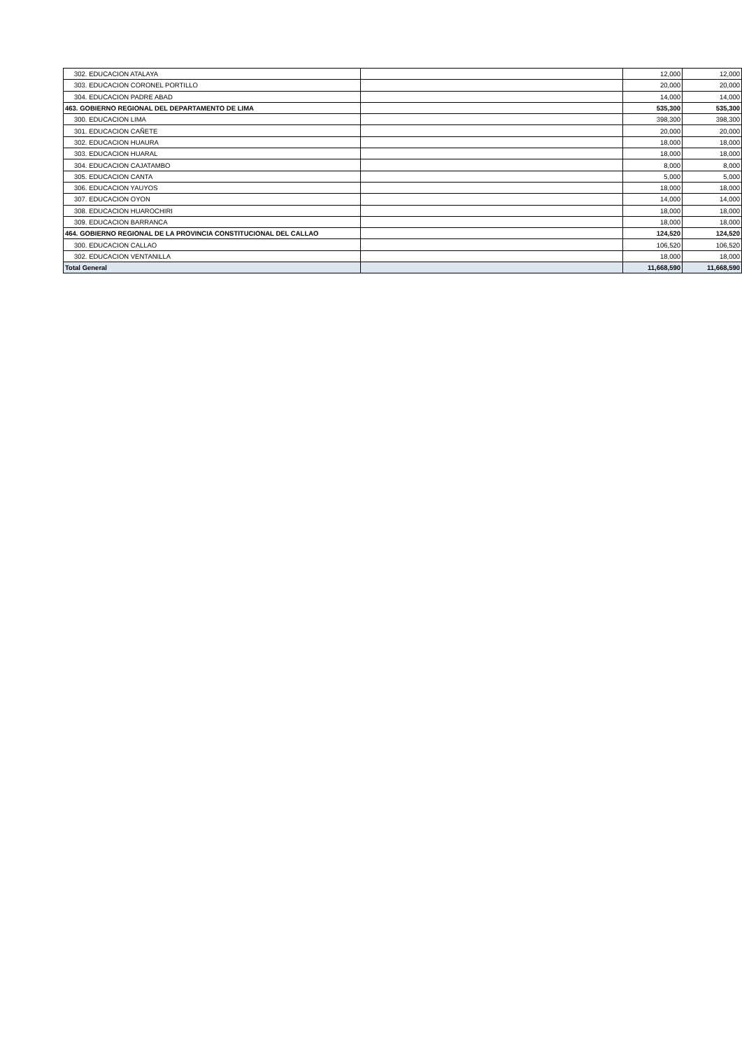| 302. EDUCACION ATALAYA | | 12,000 | 12,000 |
| 303. EDUCACION CORONEL PORTILLO | | 20,000 | 20,000 |
| 304. EDUCACION PADRE ABAD | | 14,000 | 14,000 |
| 463. GOBIERNO REGIONAL DEL DEPARTAMENTO DE LIMA | | 535,300 | 535,300 |
| 300. EDUCACION LIMA | | 398,300 | 398,300 |
| 301. EDUCACION CAÑETE | | 20,000 | 20,000 |
| 302. EDUCACION HUAURA | | 18,000 | 18,000 |
| 303. EDUCACION HUARAL | | 18,000 | 18,000 |
| 304. EDUCACION CAJATAMBO | | 8,000 | 8,000 |
| 305. EDUCACION CANTA | | 5,000 | 5,000 |
| 306. EDUCACION YAUYOS | | 18,000 | 18,000 |
| 307. EDUCACION OYON | | 14,000 | 14,000 |
| 308. EDUCACION HUAROCHIRI | | 18,000 | 18,000 |
| 309. EDUCACION BARRANCA | | 18,000 | 18,000 |
| 464. GOBIERNO REGIONAL DE LA PROVINCIA CONSTITUCIONAL DEL CALLAO | | 124,520 | 124,520 |
| 300. EDUCACION CALLAO | | 106,520 | 106,520 |
| 302. EDUCACION VENTANILLA | | 18,000 | 18,000 |
| Total General | | 11,668,590 | 11,668,590 |